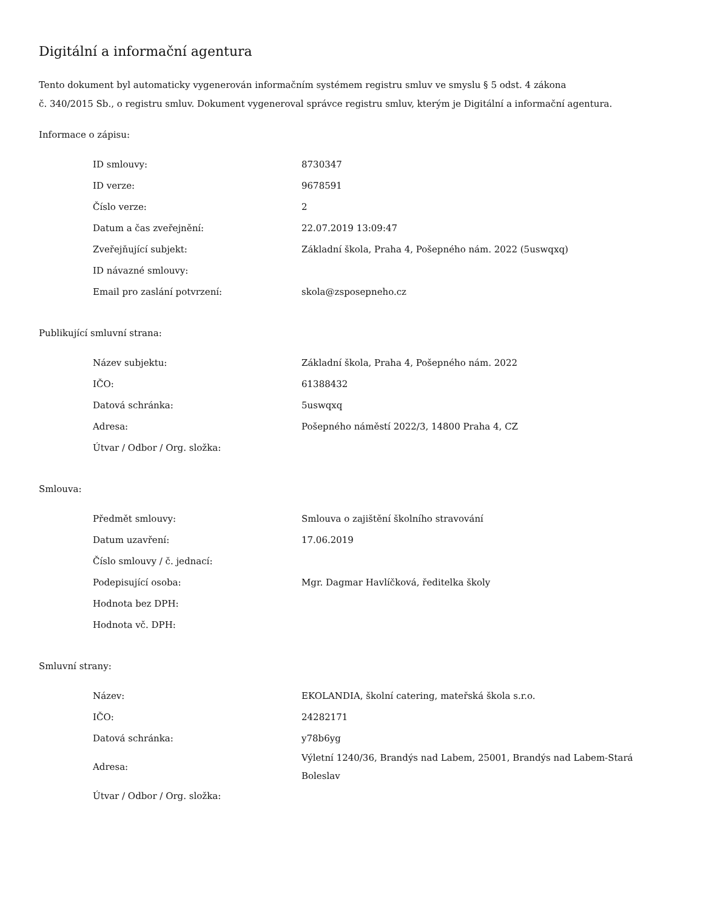Digitální a informační agentura
Tento dokument byl automaticky vygenerován informačním systémem registru smluv ve smyslu § 5 odst. 4 zákona
č. 340/2015 Sb., o registru smluv. Dokument vygeneroval správce registru smluv, kterým je Digitální a informační agentura.
Informace o zápisu:
| ID smlouvy: | 8730347 |
| ID verze: | 9678591 |
| Číslo verze: | 2 |
| Datum a čas zveřejnění: | 22.07.2019 13:09:47 |
| Zveřejňující subjekt: | Základní škola, Praha 4, Pošepného nám. 2022 (5uswqxq) |
| ID návazné smlouvy: | |
| Email pro zaslání potvrzení: | skola@zsposepneho.cz |
Publikující smluvní strana:
| Název subjektu: | Základní škola, Praha 4, Pošepného nám. 2022 |
| IČO: | 61388432 |
| Datová schránka: | 5uswqxq |
| Adresa: | Pošepného náměstí 2022/3, 14800 Praha 4, CZ |
| Útvar / Odbor / Org. složka: | |
Smlouva:
| Předmět smlouvy: | Smlouva o zajištění školního stravování |
| Datum uzavření: | 17.06.2019 |
| Číslo smlouvy / č. jednací: | |
| Podepisující osoba: | Mgr. Dagmar Havlíčková, ředitelka školy |
| Hodnota bez DPH: | |
| Hodnota vč. DPH: | |
Smluvní strany:
| Název: | EKOLANDIA, školní catering, mateřská škola s.r.o. |
| IČO: | 24282171 |
| Datová schránka: | y78b6yg |
| Adresa: | Výletní 1240/36, Brandýs nad Labem, 25001, Brandýs nad Labem-Stará Boleslav |
| Útvar / Odbor / Org. složka: | |